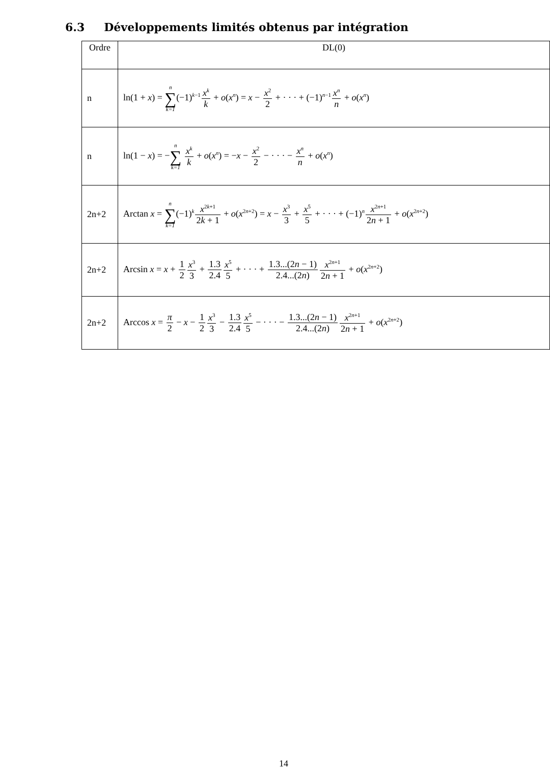6.3 Développements limités obtenus par intégration
| Ordre | DL(0) |
| --- | --- |
| n | ln(1 + x ) = n ∑ k=1 (−1)<sup>k−1</sup> x<sup>k</sup> k + o ( x<sup>n</sup>) = x − x<sup>2</sup> 2 + · · · + (−1)<sup>n−1</sup> x<sup>n</sup> n + o ( x<sup>n</sup>) |
| n | ln(1 − x ) = − n ∑ k=1 x<sup>k</sup> k + o ( x<sup>n</sup>) = − x − x<sup>2</sup> 2 − · · · − x<sup>n</sup> n + o ( x<sup>n</sup>) |
| 2n+2 | Arctan x = n ∑ k=1 (−1)<sup>k</sup> x<sup>2k+1</sup> 2 k + 1 + o ( x<sup>2n+2</sup>) = x − x<sup>3</sup> 3 + x<sup>5</sup> 5 + · · · + (−1)<sup>n</sup> x<sup>2n+1</sup> 2 n + 1 + o ( x<sup>2n+2</sup>) |
| 2n+2 | Arcsin x = x + 1 2 x<sup>3</sup> 3 + 1.3 2.4 x<sup>5</sup> 5 + · · · + 1.3...(2 n − 1) 2.4...(2 n ) x<sup>2n+1</sup> 2 n + 1 + o ( x<sup>2n+2</sup>) |
| 2n+2 | Arccos x = π 2 − x − 1 2 x<sup>3</sup> 3 − 1.3 2.4 x<sup>5</sup> 5 − · · · − 1.3...(2 n − 1) 2.4...(2 n ) x<sup>2n+1</sup> 2 n + 1 + o ( x<sup>2n+2</sup>) |
14